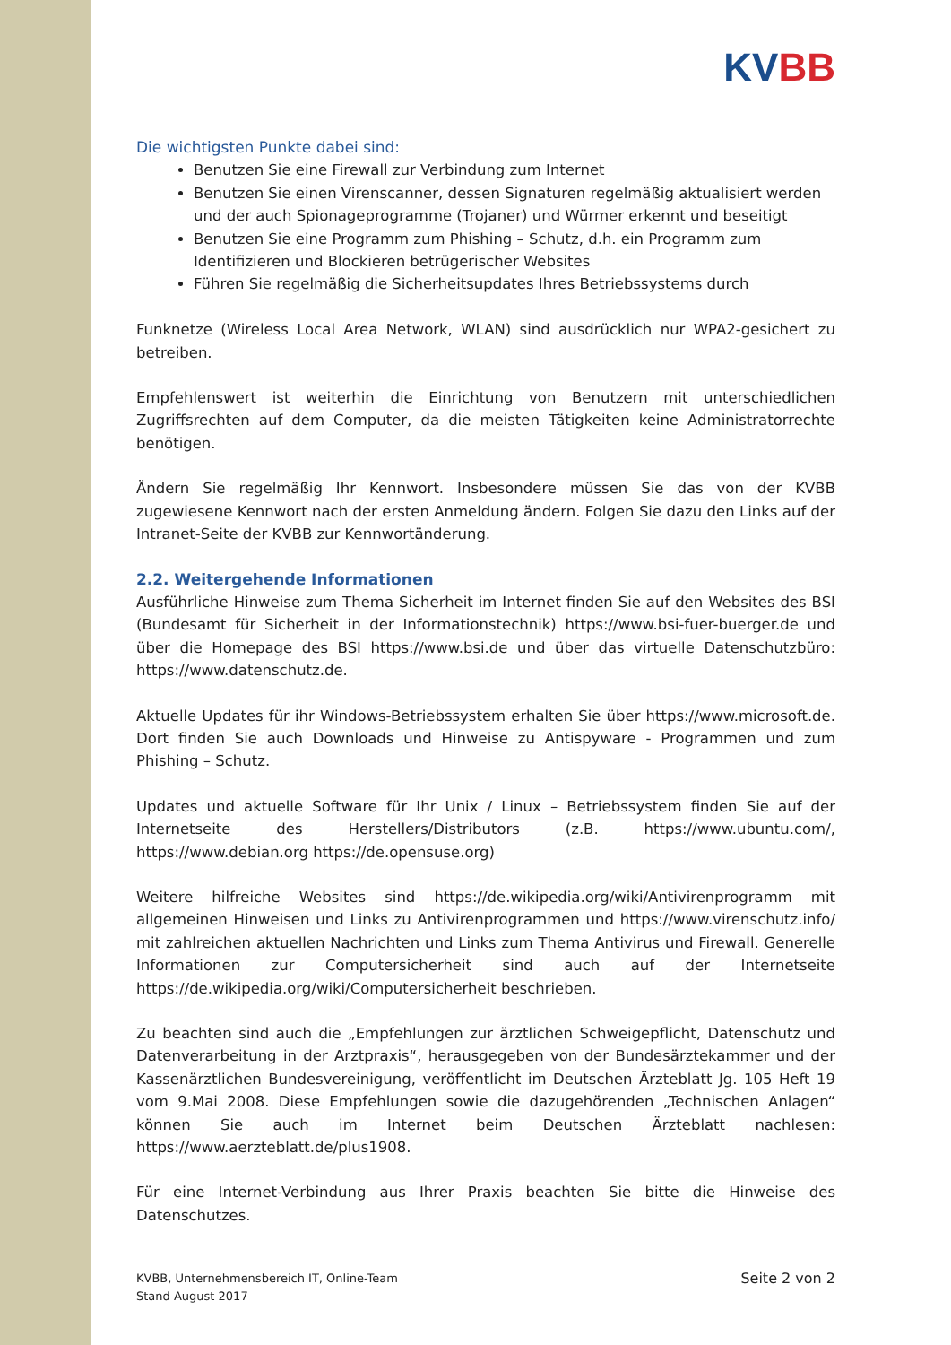KVBB
Die wichtigsten Punkte dabei sind:
Benutzen Sie eine Firewall zur Verbindung zum Internet
Benutzen Sie einen Virenscanner, dessen Signaturen regelmäßig aktualisiert werden und der auch Spionageprogramme (Trojaner) und Würmer erkennt und beseitigt
Benutzen Sie eine Programm zum Phishing – Schutz, d.h. ein Programm zum Identifizieren und Blockieren betrügerischer Websites
Führen Sie regelmäßig die Sicherheitsupdates Ihres Betriebssystems durch
Funknetze (Wireless Local Area Network, WLAN) sind ausdrücklich nur WPA2-gesichert zu betreiben.
Empfehlenswert ist weiterhin die Einrichtung von Benutzern mit unterschiedlichen Zugriffsrechten auf dem Computer, da die meisten Tätigkeiten keine Administratorrechte benötigen.
Ändern Sie regelmäßig Ihr Kennwort. Insbesondere müssen Sie das von der KVBB zugewiesene Kennwort nach der ersten Anmeldung ändern. Folgen Sie dazu den Links auf der Intranet-Seite der KVBB zur Kennwortänderung.
2.2. Weitergehende Informationen
Ausführliche Hinweise zum Thema Sicherheit im Internet finden Sie auf den Websites des BSI (Bundesamt für Sicherheit in der Informationstechnik) https://www.bsi-fuer-buerger.de und über die Homepage des BSI https://www.bsi.de und über das virtuelle Datenschutzbüro: https://www.datenschutz.de.
Aktuelle Updates für ihr Windows-Betriebssystem erhalten Sie über https://www.microsoft.de. Dort finden Sie auch Downloads und Hinweise zu Antispyware - Programmen und zum Phishing – Schutz.
Updates und aktuelle Software für Ihr Unix / Linux – Betriebssystem finden Sie auf der Internetseite des Herstellers/Distributors (z.B. https://www.ubuntu.com/, https://www.debian.org https://de.opensuse.org)
Weitere hilfreiche Websites sind https://de.wikipedia.org/wiki/Antivirenprogramm mit allgemeinen Hinweisen und Links zu Antivirenprogrammen und https://www.virenschutz.info/ mit zahlreichen aktuellen Nachrichten und Links zum Thema Antivirus und Firewall. Generelle Informationen zur Computersicherheit sind auch auf der Internetseite https://de.wikipedia.org/wiki/Computersicherheit beschrieben.
Zu beachten sind auch die „Empfehlungen zur ärztlichen Schweigepflicht, Datenschutz und Datenverarbeitung in der Arztpraxis“, herausgegeben von der Bundesärztekammer und der Kassenärztlichen Bundesvereinigung, veröffentlicht im Deutschen Ärzteblatt Jg. 105 Heft 19 vom 9.Mai 2008. Diese Empfehlungen sowie die dazugehörenden „Technischen Anlagen“ können Sie auch im Internet beim Deutschen Ärzteblatt nachlesen: https://www.aerzteblatt.de/plus1908.
Für eine Internet-Verbindung aus Ihrer Praxis beachten Sie bitte die Hinweise des Datenschutzes.
KVBB, Unternehmensbereich IT, Online-Team
Stand August 2017
Seite 2 von 2